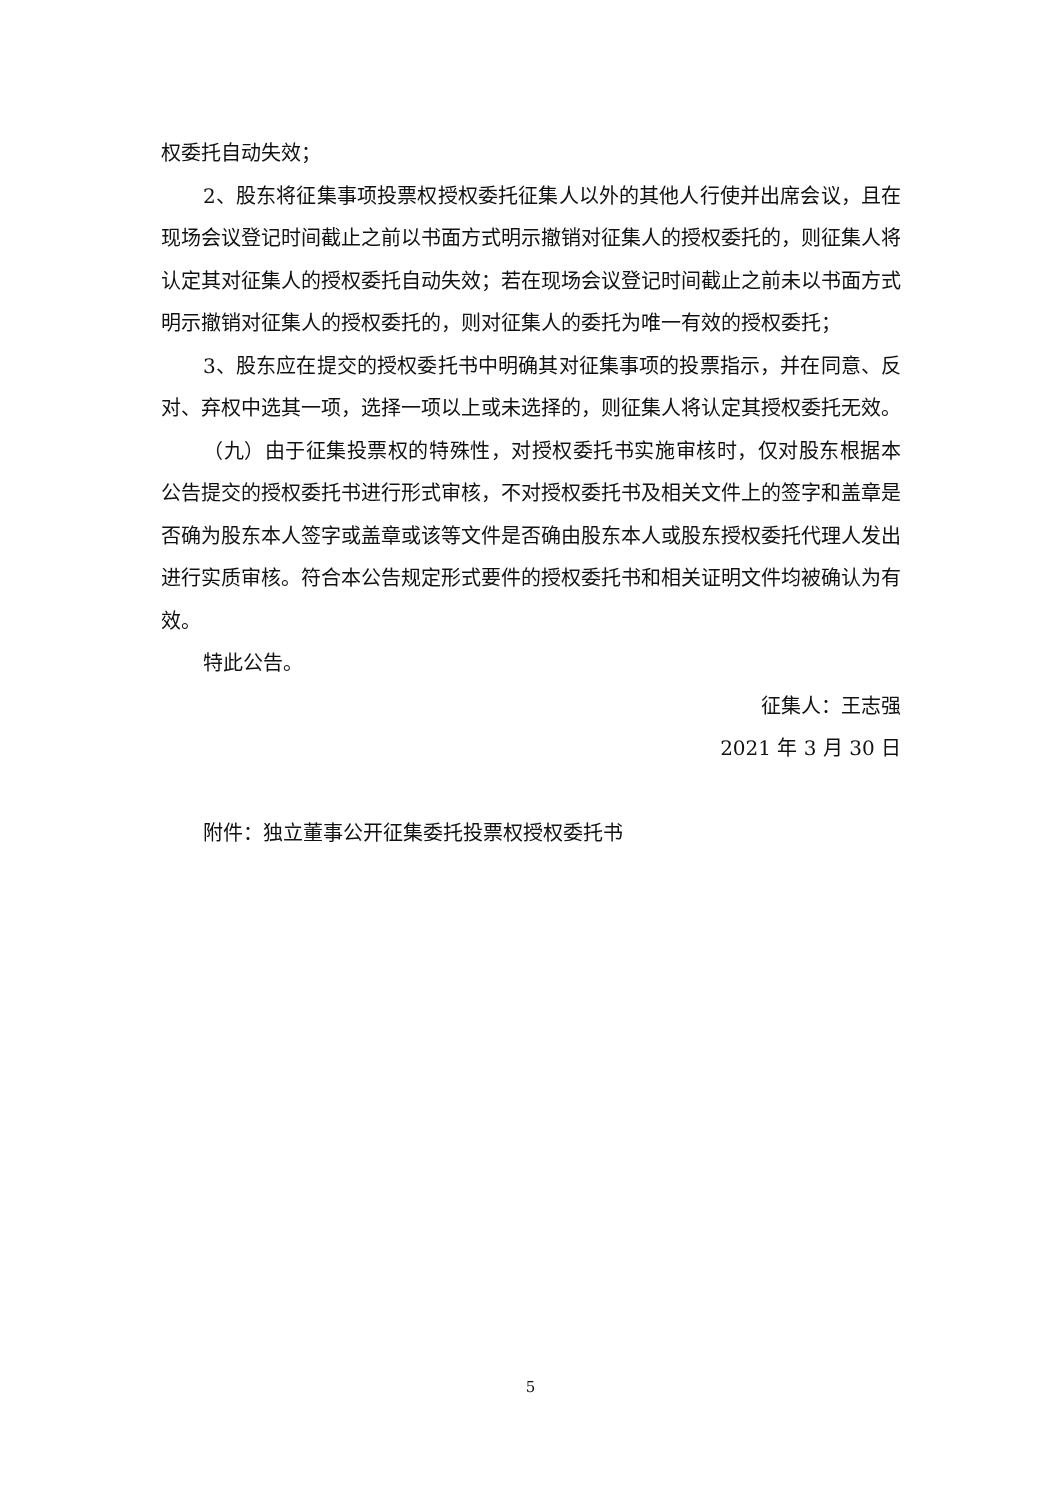权委托自动失效；
2、股东将征集事项投票权授权委托征集人以外的其他人行使并出席会议，且在现场会议登记时间截止之前以书面方式明示撤销对征集人的授权委托的，则征集人将认定其对征集人的授权委托自动失效；若在现场会议登记时间截止之前未以书面方式明示撤销对征集人的授权委托的，则对征集人的委托为唯一有效的授权委托；
3、股东应在提交的授权委托书中明确其对征集事项的投票指示，并在同意、反对、弃权中选其一项，选择一项以上或未选择的，则征集人将认定其授权委托无效。
（九）由于征集投票权的特殊性，对授权委托书实施审核时，仅对股东根据本公告提交的授权委托书进行形式审核，不对授权委托书及相关文件上的签字和盖章是否确为股东本人签字或盖章或该等文件是否确由股东本人或股东授权委托代理人发出进行实质审核。符合本公告规定形式要件的授权委托书和相关证明文件均被确认为有效。
特此公告。
征集人：王志强
2021 年 3 月 30 日
附件：独立董事公开征集委托投票权授权委托书
5